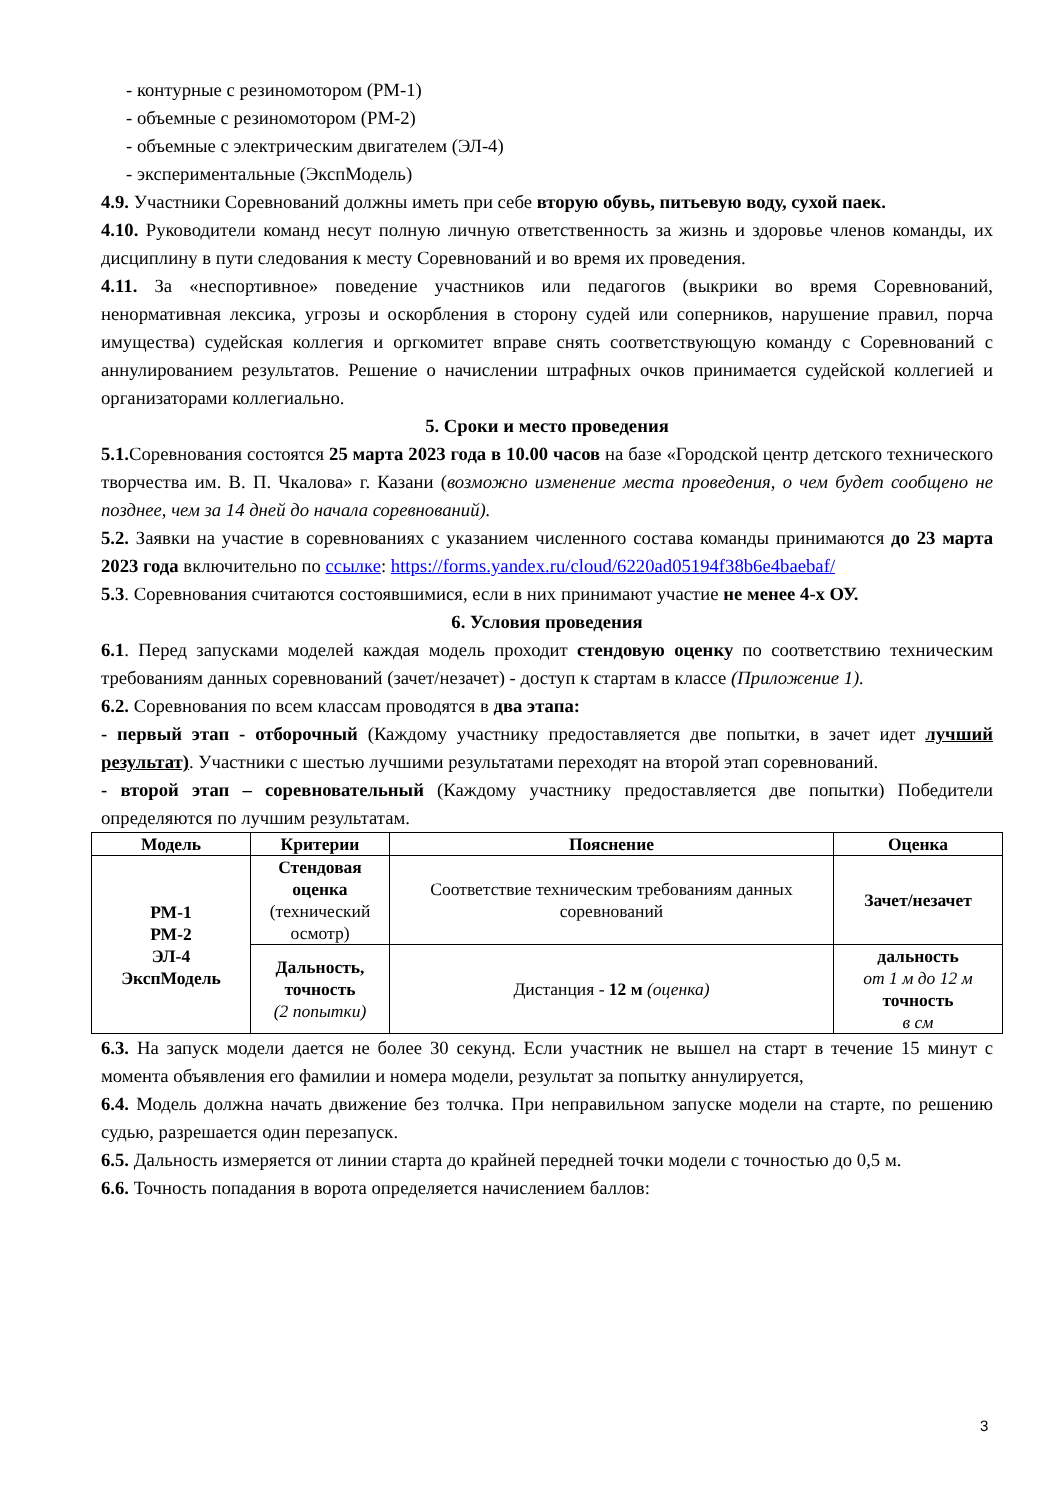- контурные с резиномотором (РМ-1)
- объемные с резиномотором (РМ-2)
- объемные с электрическим двигателем (ЭЛ-4)
- экспериментальные (ЭкспМодель)
4.9. Участники Соревнований должны иметь при себе вторую обувь, питьевую воду, сухой паек.
4.10. Руководители команд несут полную личную ответственность за жизнь и здоровье членов команды, их дисциплину в пути следования к месту Соревнований и во время их проведения.
4.11. За «неспортивное» поведение участников или педагогов (выкрики во время Соревнований, ненормативная лексика, угрозы и оскорбления в сторону судей или соперников, нарушение правил, порча имущества) судейская коллегия и оргкомитет вправе снять соответствующую команду с Соревнований с аннулированием результатов. Решение о начислении штрафных очков принимается судейской коллегией и организаторами коллегиально.
5. Сроки и место проведения
5.1. Соревнования состоятся 25 марта 2023 года в 10.00 часов на базе «Городской центр детского технического творчества им. В. П. Чкалова» г. Казани (возможно изменение места проведения, о чем будет сообщено не позднее, чем за 14 дней до начала соревнований).
5.2. Заявки на участие в соревнованиях с указанием численного состава команды принимаются до 23 марта 2023 года включительно по ссылке: https://forms.yandex.ru/cloud/6220ad05194f38b6e4baebaf/
5.3. Соревнования считаются состоявшимися, если в них принимают участие не менее 4-х ОУ.
6. Условия проведения
6.1. Перед запусками моделей каждая модель проходит стендовую оценку по соответствию техническим требованиям данных соревнований (зачет/незачет) - доступ к стартам в классе (Приложение 1).
6.2. Соревнования по всем классам проводятся в два этапа:
- первый этап - отборочный (Каждому участнику предоставляется две попытки, в зачет идет лучший результат). Участники с шестью лучшими результатами переходят на второй этап соревнований.
- второй этап – соревновательный (Каждому участнику предоставляется две попытки) Победители определяются по лучшим результатам.
| Модель | Критерии | Пояснение | Оценка |
| --- | --- | --- | --- |
| РМ-1 РМ-2 ЭЛ-4 ЭкспМодель | Стендовая оценка (технический осмотр) | Соответствие техническим требованиям данных соревнований | Зачет/незачет |
| | Дальность, точность (2 попытки) | Дистанция - 12 м (оценка) | дальность от 1 м до 12 м точность в см |
6.3. На запуск модели дается не более 30 секунд. Если участник не вышел на старт в течение 15 минут с момента объявления его фамилии и номера модели, результат за попытку аннулируется,
6.4. Модель должна начать движение без толчка. При неправильном запуске модели на старте, по решению судью, разрешается один перезапуск.
6.5. Дальность измеряется от линии старта до крайней передней точки модели с точностью до 0,5 м.
6.6. Точность попадания в ворота определяется начислением баллов:
3